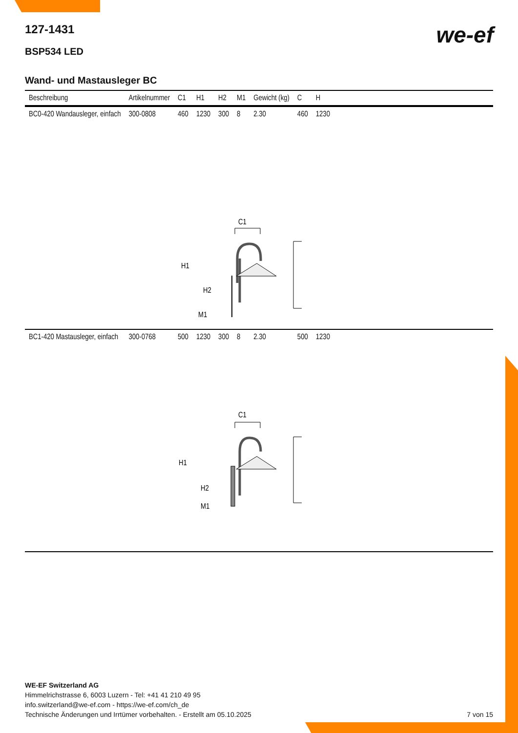127-1431
BSP534 LED
we-ef
Wand- und Mastausleger BC
| Beschreibung | Artikelnummer | C1 | H1 | H2 | M1 | Gewicht (kg) | C | H | |
| --- | --- | --- | --- | --- | --- | --- | --- | --- | --- |
| BC0-420 Wandausleger, einfach | 300-0808 | 460 | 1230 | 300 | 8 | 2.30 | 460 | 1230 | |
| C1 H1 H2 M1 | | | | | | | | | |
| BC1-420 Mastausleger, einfach | 300-0768 | 500 | 1230 | 300 | 8 | 2.30 | 500 | 1230 | |
| C1 H1 H2 M1 | | | | | | | | | |
WE-EF Switzerland AG
Himmelrichstrasse 6, 6003 Luzern - Tel: +41 41 210 49 95
info.switzerland@we-ef.com - https://we-ef.com/ch_de
Technische Änderungen und Irrtümer vorbehalten. - Erstellt am 05.10.2025 7 von 15